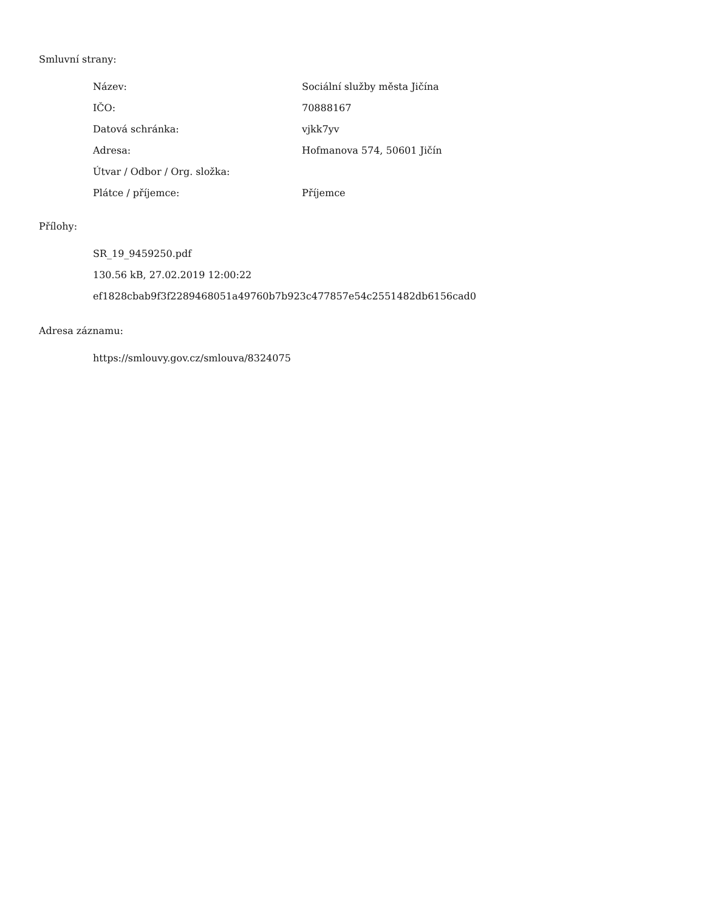Smluvní strany:
| Název: | Sociální služby města Jičína |
| IČO: | 70888167 |
| Datová schránka: | vjkk7yv |
| Adresa: | Hofmanova 574, 50601 Jičín |
| Útvar / Odbor / Org. složka: | |
| Plátce / příjemce: | Příjemce |
Přílohy:
SR_19_9459250.pdf
130.56 kB, 27.02.2019 12:00:22
ef1828cbab9f3f2289468051a49760b7b923c477857e54c2551482db6156cad0
Adresa záznamu:
https://smlouvy.gov.cz/smlouva/8324075